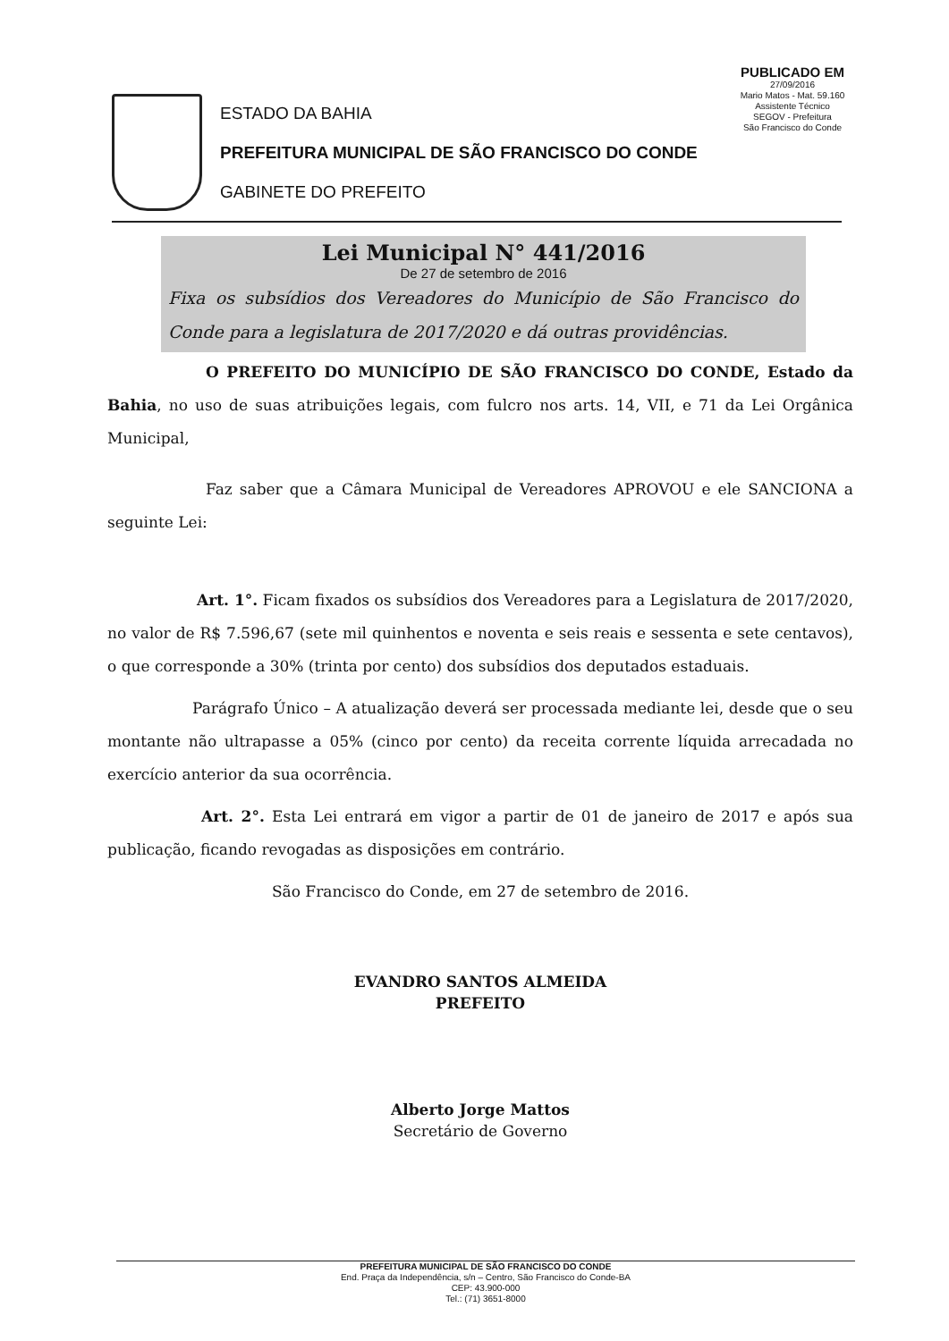PUBLICADO EM
27/09/2016
Mario Matos - Mat. 59.160
Assistente Técnico
SEGOV - Prefeitura
São Francisco do Conde
ESTADO DA BAHIA
PREFEITURA MUNICIPAL DE SÃO FRANCISCO DO CONDE
GABINETE DO PREFEITO
Lei Municipal N° 441/2016
De 27 de setembro de 2016
Fixa os subsídios dos Vereadores do Município de São Francisco do Conde para a legislatura de 2017/2020 e dá outras providências.
O PREFEITO DO MUNICÍPIO DE SÃO FRANCISCO DO CONDE, Estado da Bahia, no uso de suas atribuições legais, com fulcro nos arts. 14, VII, e 71 da Lei Orgânica Municipal,
Faz saber que a Câmara Municipal de Vereadores APROVOU e ele SANCIONA a seguinte Lei:
Art. 1°. Ficam fixados os subsídios dos Vereadores para a Legislatura de 2017/2020, no valor de R$ 7.596,67 (sete mil quinhentos e noventa e seis reais e sessenta e sete centavos), o que corresponde a 30% (trinta por cento) dos subsídios dos deputados estaduais.
Parágrafo Único – A atualização deverá ser processada mediante lei, desde que o seu montante não ultrapasse a 05% (cinco por cento) da receita corrente líquida arrecadada no exercício anterior da sua ocorrência.
Art. 2°. Esta Lei entrará em vigor a partir de 01 de janeiro de 2017 e após sua publicação, ficando revogadas as disposições em contrário.
São Francisco do Conde, em 27 de setembro de 2016.
EVANDRO SANTOS ALMEIDA
PREFEITO
Alberto Jorge Mattos
Secretário de Governo
PREFEITURA MUNICIPAL DE SÃO FRANCISCO DO CONDE
End. Praça da Independência, s/n – Centro, São Francisco do Conde-BA
CEP: 43.900-000
Tel.: (71) 3651-8000